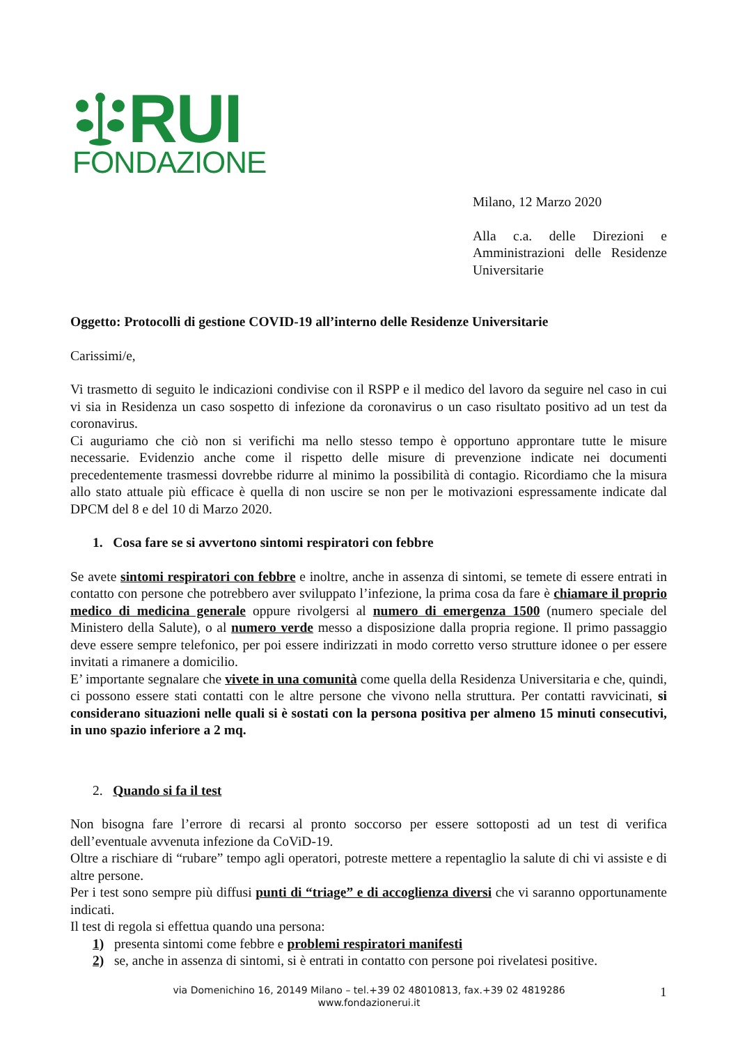RUI
FONDAZIONE
Milano, 12 Marzo 2020
Alla c.a. delle Direzioni e Amministrazioni delle Residenze Universitarie
Oggetto: Protocolli di gestione COVID-19 all’interno delle Residenze Universitarie
Carissimi/e,
Vi trasmetto di seguito le indicazioni condivise con il RSPP e il medico del lavoro da seguire nel caso in cui vi sia in Residenza un caso sospetto di infezione da coronavirus o un caso risultato positivo ad un test da coronavirus.
Ci auguriamo che ciò non si verifichi ma nello stesso tempo è opportuno approntare tutte le misure necessarie. Evidenzio anche come il rispetto delle misure di prevenzione indicate nei documenti precedentemente trasmessi dovrebbe ridurre al minimo la possibilità di contagio. Ricordiamo che la misura allo stato attuale più efficace è quella di non uscire se non per le motivazioni espressamente indicate dal DPCM del 8 e del 10 di Marzo 2020.
1. Cosa fare se si avvertono sintomi respiratori con febbre
Se avete sintomi respiratori con febbre e inoltre, anche in assenza di sintomi, se temete di essere entrati in contatto con persone che potrebbero aver sviluppato l’infezione, la prima cosa da fare è chiamare il proprio medico di medicina generale oppure rivolgersi al numero di emergenza 1500 (numero speciale del Ministero della Salute), o al numero verde messo a disposizione dalla propria regione. Il primo passaggio deve essere sempre telefonico, per poi essere indirizzati in modo corretto verso strutture idonee o per essere invitati a rimanere a domicilio.
E’ importante segnalare che vivete in una comunità come quella della Residenza Universitaria e che, quindi, ci possono essere stati contatti con le altre persone che vivono nella struttura. Per contatti ravvicinati, si considerano situazioni nelle quali si è sostati con la persona positiva per almeno 15 minuti consecutivi, in uno spazio inferiore a 2 mq.
2. Quando si fa il test
Non bisogna fare l’errore di recarsi al pronto soccorso per essere sottoposti ad un test di verifica dell’eventuale avvenuta infezione da CoViD-19.
Oltre a rischiare di “rubare” tempo agli operatori, potreste mettere a repentaglio la salute di chi vi assiste e di altre persone.
Per i test sono sempre più diffusi punti di “triage” e di accoglienza diversi che vi saranno opportunamente indicati.
Il test di regola si effettua quando una persona:
1) presenta sintomi come febbre e problemi respiratori manifesti
2) se, anche in assenza di sintomi, si è entrati in contatto con persone poi rivelatesi positive.
via Domenichino 16, 20149 Milano – tel.+39 02 48010813, fax.+39 02 4819286
www.fondazionerui.it
1